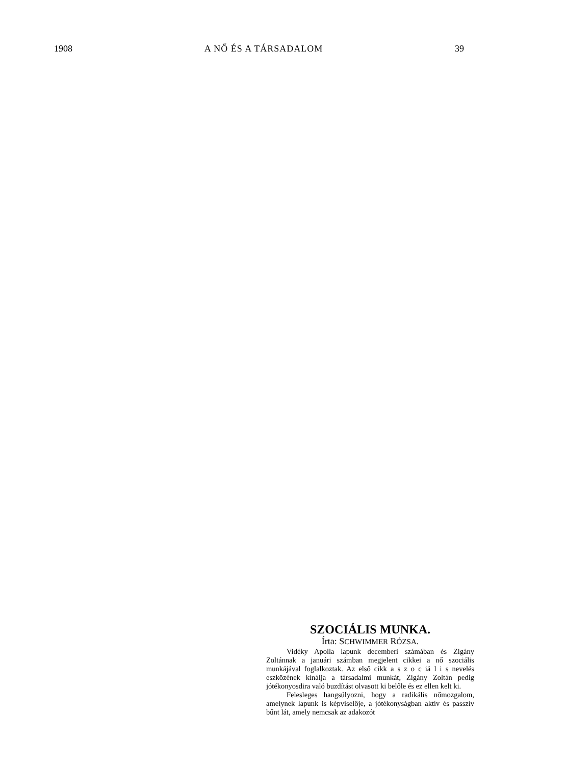1908 A NŐ ÉS A TÁRSADALOM 39
SZOCIÁLIS MUNKA.
Írta: SCHWIMMER RÓZSA.
Vidéky Apolla lapunk decemberi számában és Zigány Zoltánnak a januári számban megjelent cikkei a nő szociális munkájával foglalkoztak. Az első cikk a s z o c iá l i s nevelés eszközének kínálja a társadalmi munkát, Zigány Zoltán pedig jótékonyosdira való buzdítást olvasott ki belőle és ez ellen kelt ki.
Felesleges hangsúlyozni, hogy a radikális nőmozgalom, amelynek lapunk is képviselője, a jótékonyságban aktív és passzív bűnt lát, amely nemcsak az adakozót